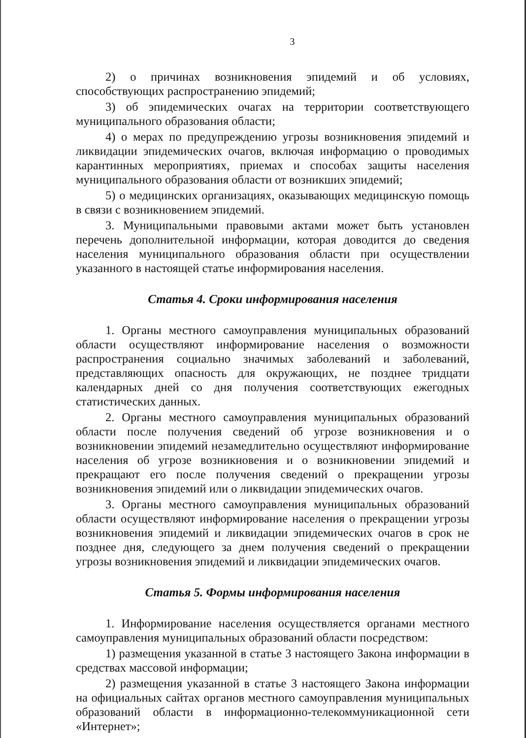3
2) о причинах возникновения эпидемий и об условиях, способствующих распространению эпидемий;
3) об эпидемических очагах на территории соответствующего муниципального образования области;
4) о мерах по предупреждению угрозы возникновения эпидемий и ликвидации эпидемических очагов, включая информацию о проводимых карантинных мероприятиях, приемах и способах защиты населения муниципального образования области от возникших эпидемий;
5) о медицинских организациях, оказывающих медицинскую помощь в связи с возникновением эпидемий.
3. Муниципальными правовыми актами может быть установлен перечень дополнительной информации, которая доводится до сведения населения муниципального образования области при осуществлении указанного в настоящей статье информирования населения.
Статья 4. Сроки информирования населения
1. Органы местного самоуправления муниципальных образований области осуществляют информирование населения о возможности распространения социально значимых заболеваний и заболеваний, представляющих опасность для окружающих, не позднее тридцати календарных дней со дня получения соответствующих ежегодных статистических данных.
2. Органы местного самоуправления муниципальных образований области после получения сведений об угрозе возникновения и о возникновении эпидемий незамедлительно осуществляют информирование населения об угрозе возникновения и о возникновении эпидемий и прекращают его после получения сведений о прекращении угрозы возникновения эпидемий или о ликвидации эпидемических очагов.
3. Органы местного самоуправления муниципальных образований области осуществляют информирование населения о прекращении угрозы возникновения эпидемий и ликвидации эпидемических очагов в срок не позднее дня, следующего за днем получения сведений о прекращении угрозы возникновения эпидемий и ликвидации эпидемических очагов.
Статья 5. Формы информирования населения
1. Информирование населения осуществляется органами местного самоуправления муниципальных образований области посредством:
1) размещения указанной в статье 3 настоящего Закона информации в средствах массовой информации;
2) размещения указанной в статье 3 настоящего Закона информации на официальных сайтах органов местного самоуправления муниципальных образований области в информационно-телекоммуникационной сети «Интернет»;